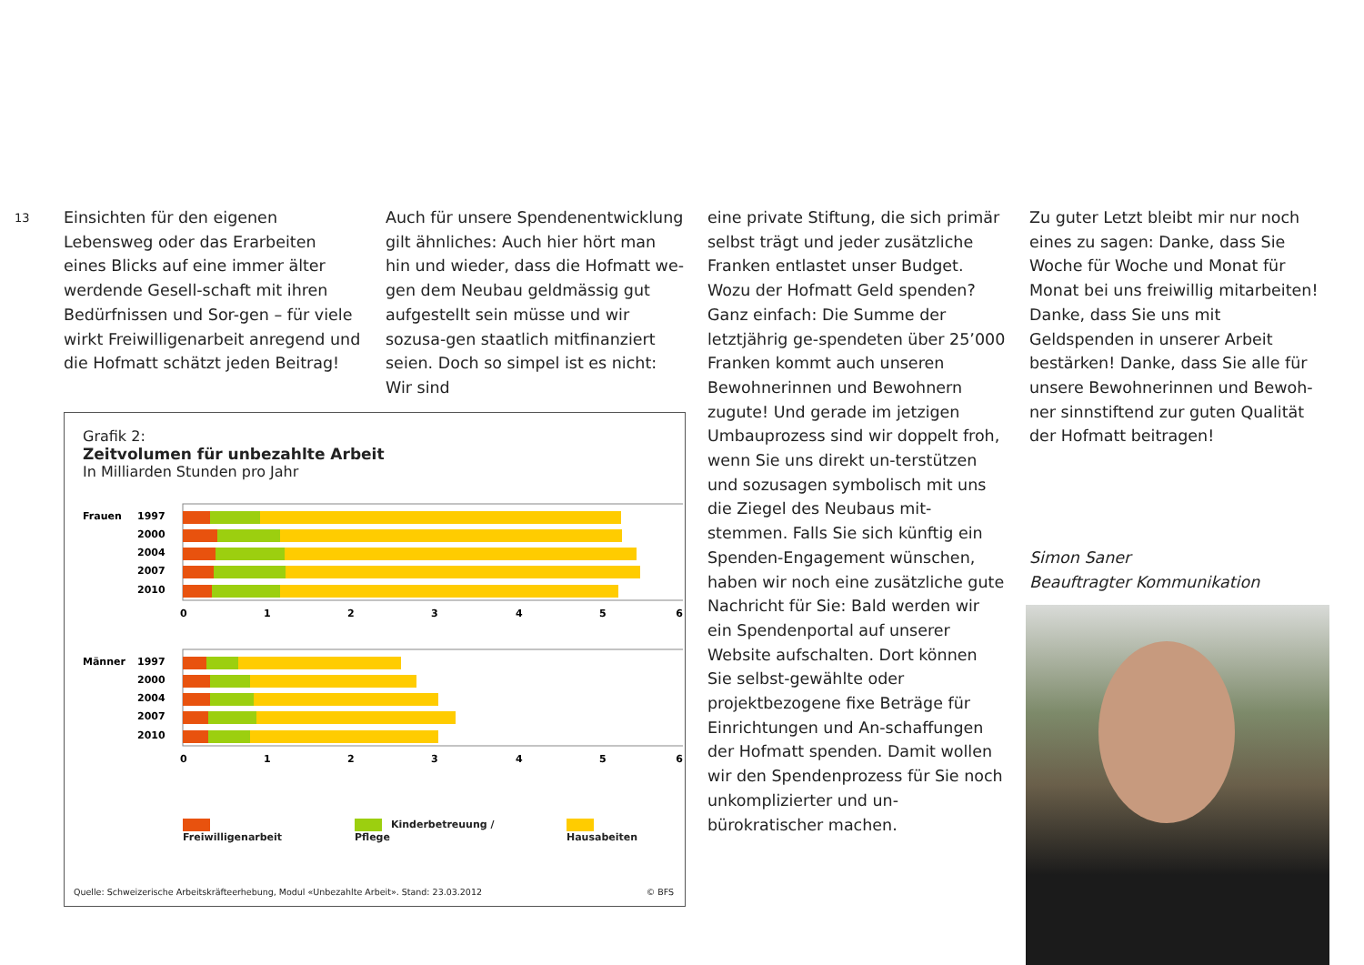13
Einsichten für den eigenen Lebensweg oder das Erarbeiten eines Blicks auf eine immer älter werdende Gesell-schaft mit ihren Bedürfnissen und Sor-gen – für viele wirkt Freiwilligenarbeit anregend und die Hofmatt schätzt jeden Beitrag!
Auch für unsere Spendenentwicklung gilt ähnliches: Auch hier hört man hin und wieder, dass die Hofmatt we-gen dem Neubau geldmässig gut aufgestellt sein müsse und wir sozusa-gen staatlich mitfinanziert seien. Doch so simpel ist es nicht: Wir sind
eine private Stiftung, die sich primär selbst trägt und jeder zusätzliche Franken entlastet unser Budget. Wozu der Hofmatt Geld spenden? Ganz einfach: Die Summe der letztjährig ge-spendeten über 25’000 Franken kommt auch unseren Bewohnerinnen und Bewohnern zugute! Und gerade im jetzigen Umbauprozess sind wir doppelt froh, wenn Sie uns direkt un-terstützen und sozusagen symbolisch mit uns die Ziegel des Neubaus mit-stemmen. Falls Sie sich künftig ein Spenden-Engagement wünschen, haben wir noch eine zusätzliche gute Nachricht für Sie: Bald werden wir ein Spendenportal auf unserer Website aufschalten. Dort können Sie selbst-gewählte oder projektbezogene fixe Beträge für Einrichtungen und An-schaffungen der Hofmatt spenden. Damit wollen wir den Spendenprozess für Sie noch unkomplizierter und un-bürokratischer machen.
Zu guter Letzt bleibt mir nur noch eines zu sagen: Danke, dass Sie Woche für Woche und Monat für Monat bei uns freiwillig mitarbeiten! Danke, dass Sie uns mit Geldspenden in unserer Arbeit bestärken! Danke, dass Sie alle für unsere Bewohnerinnen und Bewoh-ner sinnstiftend zur guten Qualität der Hofmatt beitragen!
Simon Saner
Beauftragter Kommunikation
Grafik 2:
Zeitvolumen für unbezahlte Arbeit
In Milliarden Stunden pro Jahr
Frauen
1997
2000
2004
2007
2010
0
1
2
3
4
5
6
Männer
1997
2000
2004
2007
2010
0
1
2
3
4
5
6
Freiwilligenarbeit Kinderbetreuung / Pflege Hausabeiten
Quelle: Schweizerische Arbeitskräfteerhebung, Modul «Unbezahlte Arbeit». Stand: 23.03.2012 © BFS